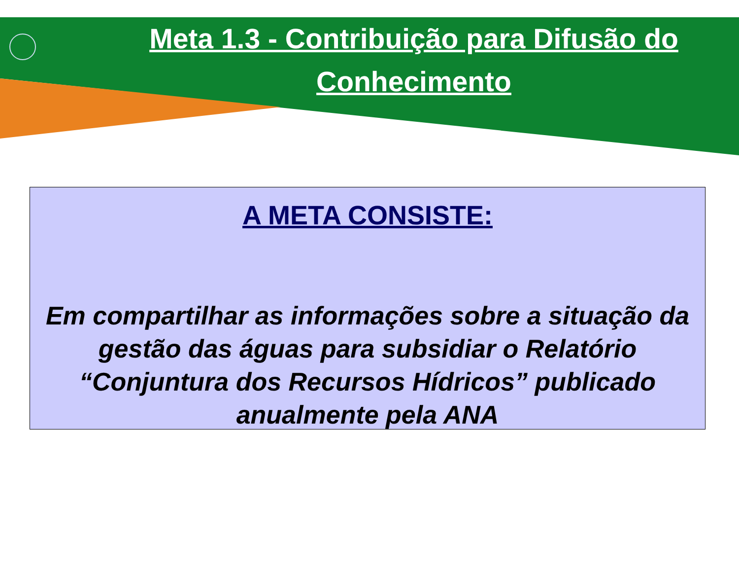Meta 1.3 - Contribuição para Difusão do Conhecimento
A META CONSISTE:
Em compartilhar as informações sobre a situação da gestão das águas para subsidiar o Relatório “Conjuntura dos Recursos Hídricos” publicado anualmente pela ANA